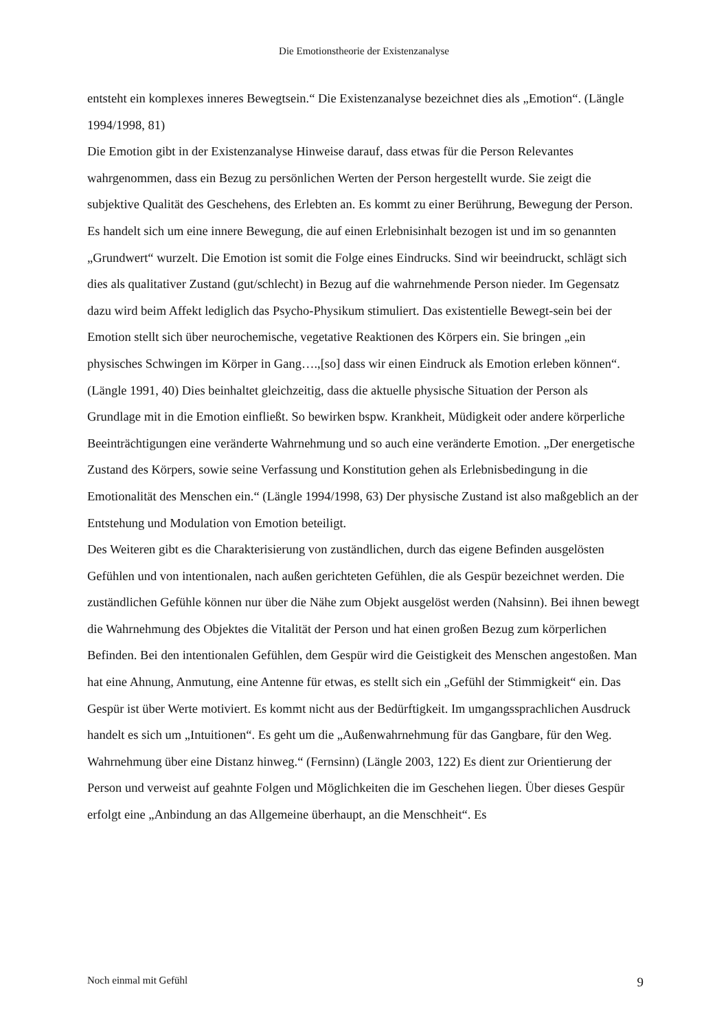Die Emotionstheorie der Existenzanalyse
entsteht ein komplexes inneres Bewegtsein.“ Die Existenzanalyse bezeichnet dies als „Emotion“. (Längle 1994/1998, 81)
Die Emotion gibt in der Existenzanalyse Hinweise darauf, dass etwas für die Person Relevantes wahrgenommen, dass ein Bezug zu persönlichen Werten der Person hergestellt wurde. Sie zeigt die subjektive Qualität des Geschehens, des Erlebten an. Es kommt zu einer Berührung, Bewegung der Person. Es handelt sich um eine innere Bewegung, die auf einen Erlebnisinhalt bezogen ist und im so genannten „Grundwert“ wurzelt. Die Emotion ist somit die Folge eines Eindrucks. Sind wir beeindruckt, schlägt sich dies als qualitativer Zustand (gut/schlecht) in Bezug auf die wahrnehmende Person nieder. Im Gegensatz dazu wird beim Affekt lediglich das Psycho-Physikum stimuliert. Das existentielle Bewegt-sein bei der Emotion stellt sich über neurochemische, vegetative Reaktionen des Körpers ein. Sie bringen „ein physisches Schwingen im Körper in Gang….,[so] dass wir einen Eindruck als Emotion erleben können“. (Längle 1991, 40) Dies beinhaltet gleichzeitig, dass die aktuelle physische Situation der Person als Grundlage mit in die Emotion einfließt. So bewirken bspw. Krankheit, Müdigkeit oder andere körperliche Beeinträchtigungen eine veränderte Wahrnehmung und so auch eine veränderte Emotion. „Der energetische Zustand des Körpers, sowie seine Verfassung und Konstitution gehen als Erlebnisbedingung in die Emotionalität des Menschen ein.“ (Längle 1994/1998, 63) Der physische Zustand ist also maßgeblich an der Entstehung und Modulation von Emotion beteiligt.
Des Weiteren gibt es die Charakterisierung von zuständlichen, durch das eigene Befinden ausgelösten Gefühlen und von intentionalen, nach außen gerichteten Gefühlen, die als Gespür bezeichnet werden. Die zuständlichen Gefühle können nur über die Nähe zum Objekt ausgelöst werden (Nahsinn). Bei ihnen bewegt die Wahrnehmung des Objektes die Vitalität der Person und hat einen großen Bezug zum körperlichen Befinden. Bei den intentionalen Gefühlen, dem Gespür wird die Geistigkeit des Menschen angestoßen. Man hat eine Ahnung, Anmutung, eine Antenne für etwas, es stellt sich ein „Gefühl der Stimmigkeit“ ein. Das Gespür ist über Werte motiviert. Es kommt nicht aus der Bedürftigkeit. Im umgangssprachlichen Ausdruck handelt es sich um „Intuitionen“. Es geht um die „Außenwahrnehmung für das Gangbare, für den Weg. Wahrnehmung über eine Distanz hinweg.“ (Fernsinn) (Längle 2003, 122) Es dient zur Orientierung der Person und verweist auf geahnte Folgen und Möglichkeiten die im Geschehen liegen. Über dieses Gespür erfolgt eine „Anbindung an das Allgemeine überhaupt, an die Menschheit“. Es
Noch einmal mit Gefühl 9